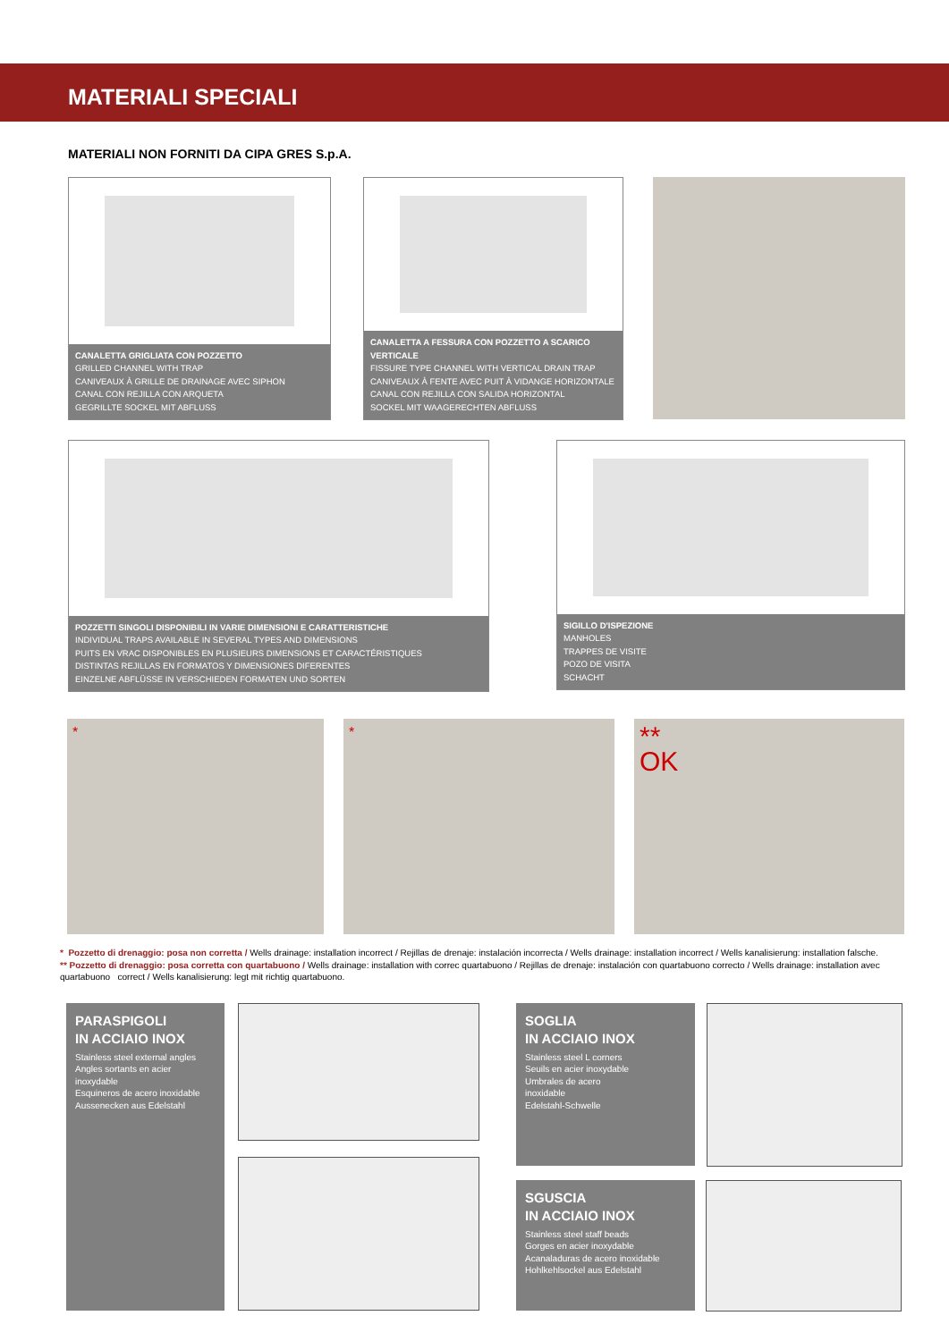MATERIALI SPECIALI
MATERIALI NON FORNITI DA CIPA GRES S.p.A.
CANALETTA GRIGLIATA CON POZZETTO
GRILLED CHANNEL WITH TRAP
CANIVEAUX À GRILLE DE DRAINAGE AVEC SIPHON
CANAL CON REJILLA CON ARQUETA
GEGRILLTE SOCKEL MIT ABFLUSS
CANALETTA A FESSURA CON POZZETTO A SCARICO VERTICALE
FISSURE TYPE CHANNEL WITH VERTICAL DRAIN TRAP
CANIVEAUX À FENTE AVEC PUIT À VIDANGE HORIZONTALE
CANAL CON REJILLA CON SALIDA HORIZONTAL
SOCKEL MIT WAAGERECHTEN ABFLUSS
POZZETTI SINGOLI DISPONIBILI IN VARIE DIMENSIONI E CARATTERISTICHE
INDIVIDUAL TRAPS AVAILABLE IN SEVERAL TYPES AND DIMENSIONS
PUITS EN VRAC DISPONIBLES EN PLUSIEURS DIMENSIONS ET CARACTÉRISTIQUES
DISTINTAS REJILLAS EN FORMATOS Y DIMENSIONES DIFERENTES
EINZELNE ABFLÜSSE IN VERSCHIEDEN FORMATEN UND SORTEN
SIGILLO D'ISPEZIONE
MANHOLES
TRAPPES DE VISITE
POZO DE VISITA
SCHACHT
* *
**
OK
* Pozzetto di drenaggio: posa non corretta / Wells drainage: installation incorrect / Rejillas de drenaje: instalación incorrecta / Wells drainage: installation incorrect / Wells kanalisierung: installation falsche.
** Pozzetto di drenaggio: posa corretta con quartabuono / Wells drainage: installation with correc quartabuono / Rejillas de drenaje: instalación con quartabuono correcto / Wells drainage: installation avec quartabuono correct / Wells kanalisierung: legt mit richtig quartabuono.
PARASPIGOLI
IN ACCIAIO INOX
Stainless steel external angles
Angles sortants en acier inoxydable
Esquineros de acero inoxidable
Aussenecken aus Edelstahl
SOGLIA
IN ACCIAIO INOX
Stainless steel L corners
Seuils en acier inoxydable
Umbrales de acero
inoxidable
Edelstahl-Schwelle
SGUSCIA
IN ACCIAIO INOX
Stainless steel staff beads
Gorges en acier inoxydable
Acanaladuras de acero inoxidable
Hohlkehlsockel aus Edelstahl